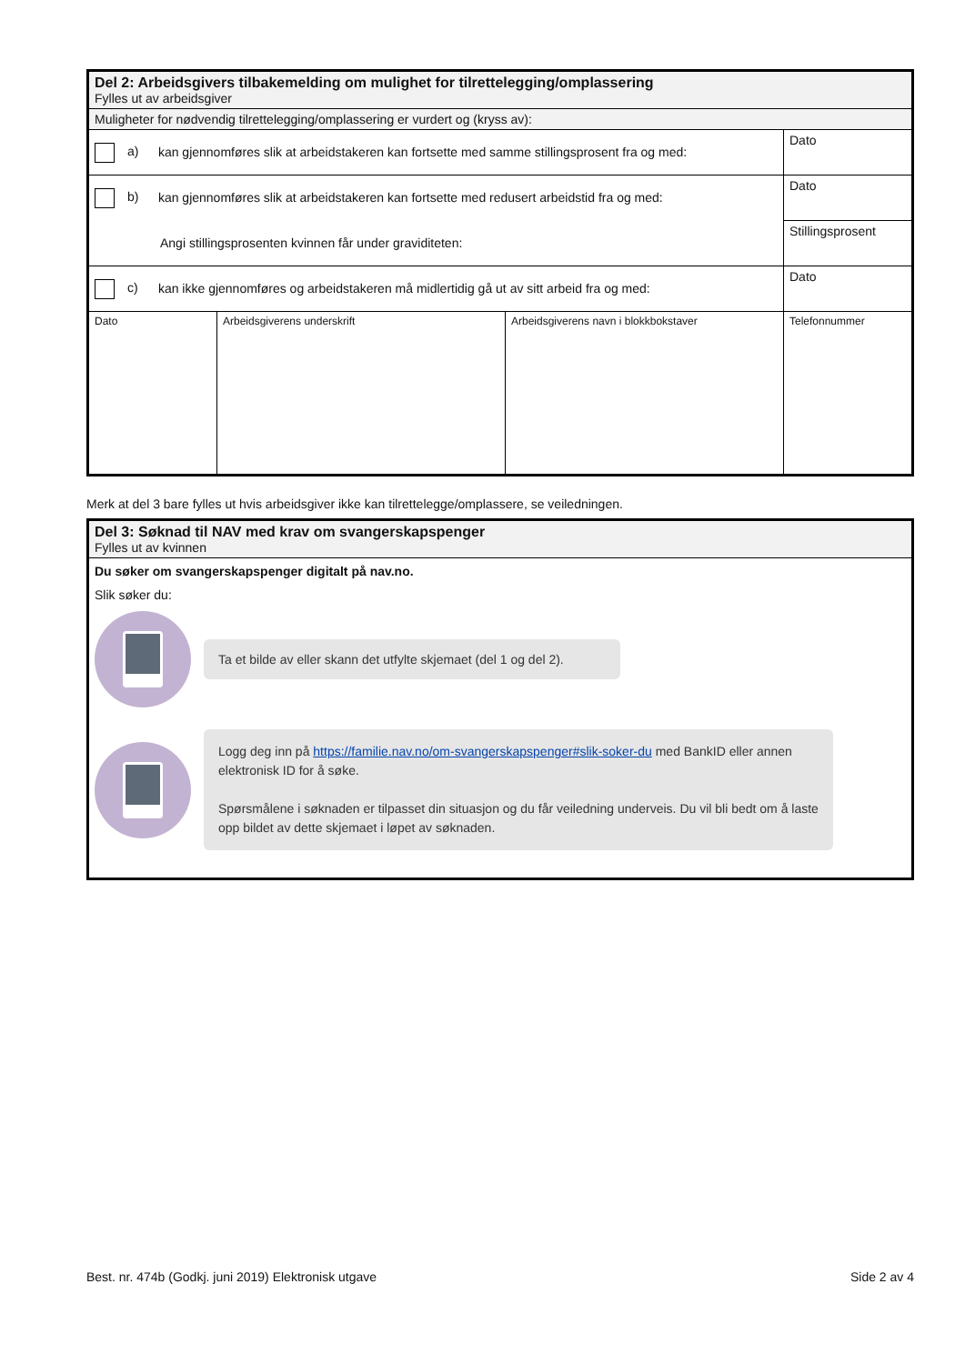| Del 2: Arbeidsgivers tilbakemelding om mulighet for tilrettelegging/omplassering Fylles ut av arbeidsgiver | | | |
| Muligheter for nødvendig tilrettelegging/omplassering er vurdert og (kryss av): | | | |
| a) kan gjennomføres slik at arbeidstakeren kan fortsette med samme stillingsprosent fra og med: | | | Dato |
| b) kan gjennomføres slik at arbeidstakeren kan fortsette med redusert arbeidstid fra og med: | | | Dato |
| Angi stillingsprosenten kvinnen får under graviditeten: | | | Stillingsprosent |
| c) kan ikke gjennomføres og arbeidstakeren må midlertidig gå ut av sitt arbeid fra og med: | | | Dato |
| Dato | Arbeidsgiverens underskrift | Arbeidsgiverens navn i blokkbokstaver | Telefonnummer |
Merk at del 3 bare fylles ut hvis arbeidsgiver ikke kan tilrettelegge/omplassere, se veiledningen.
| Del 3: Søknad til NAV med krav om svangerskapspenger Fylles ut av kvinnen |
| Du søker om svangerskapspenger digitalt på nav.no. Slik søker du: Ta et bilde av eller skann det utfylte skjemaet (del 1 og del 2). Logg deg inn på https://familie.nav.no/om-svangerskapspenger#slik-soker-du med BankID eller annen elektronisk ID for å søke. Spørsmålene i søknaden er tilpasset din situasjon og du får veiledning underveis. Du vil bli bedt om å laste opp bildet av dette skjemaet i løpet av søknaden. |
Best. nr. 474b (Godkj. juni 2019) Elektronisk utgave Side 2 av 4